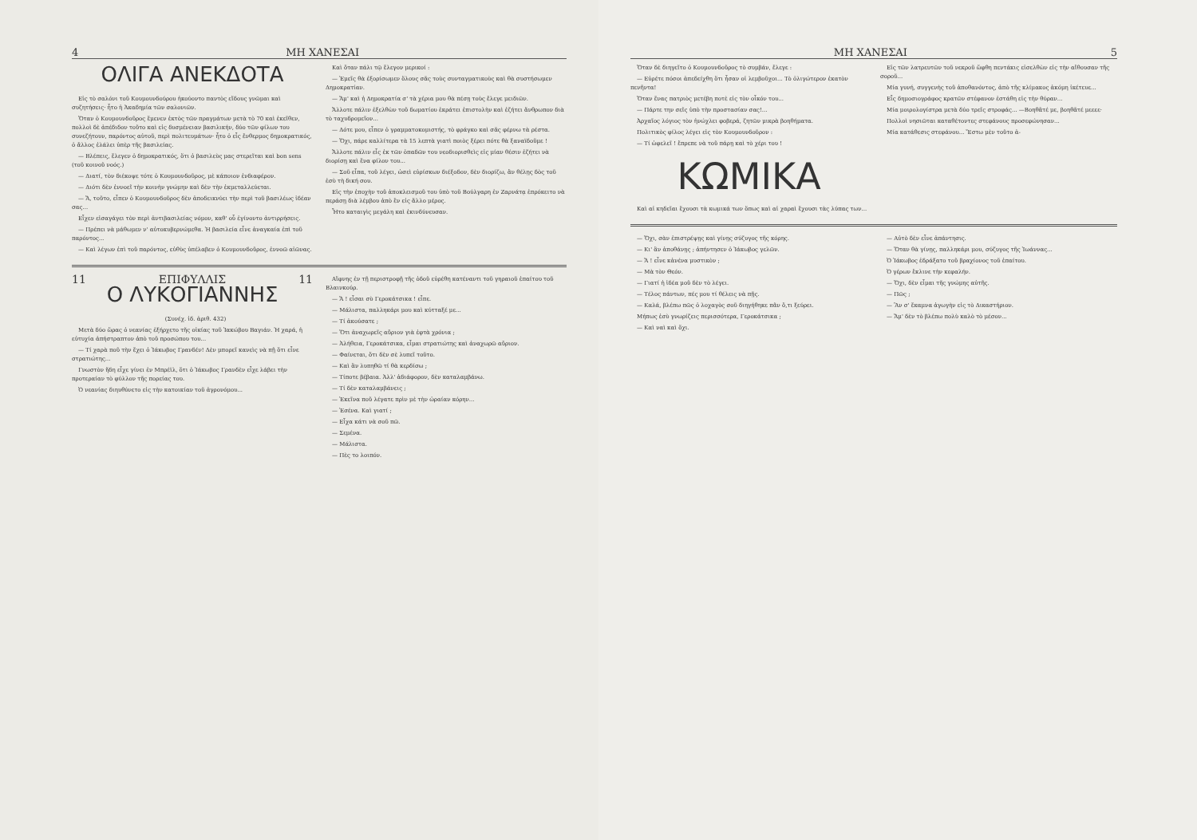4 ΜΗ ΧΑΝΕΣΑΙ
ΟΛΙΓΑ ΑΝΕΚΔΟΤΑ
Εἰς τὸ σαλόνι τοῦ Κουμουνδούρου ἠκούοντο παντὸς εἴδους γνῶμαι καὶ συζητήσεις· ἦτο ἡ Ἀκαδημία τῶν σαλονιῶν.
Ὅταν ὁ Κουμουνδοῦρος ἔμενεν ἐκτὸς τῶν πραγμάτων μετὰ τὸ 70 καὶ ἐκεῖθεν, πολλοὶ δὲ ἀπέδιδον τοῦτο καὶ εἰς δυσμένειαν βασιλικήν, δύο τῶν φίλων του συνεζήτουν, παρόντος αὐτοῦ, περὶ πολιτευμάτων· ἦτο ὁ εἷς ἔνθερμος δημοκρατικός, ὁ ἄλλος ἐλάλει ὑπὲρ τῆς βασιλείας.
— Βλέπεις, ἔλεγεν ὁ δημοκρατικός, ὅτι ὁ βασιλεὺς μας στερεῖται καὶ bon sens (τοῦ κοινοῦ νοός.)
— Διατί, τὸν διέκοψε τότε ὁ Κουμουνδοῦρος, μὲ κάποιον ἐνδιαφέρον.
— Διότι δὲν ἐννοεῖ τὴν κοινὴν γνώμην καὶ δὲν τὴν ἐκμεταλλεύεται.
— Ἄ, τοῦτο, εἶπεν ὁ Κουμουνδοῦρος δὲν ἀποδεικνύει τὴν περὶ τοῦ βασιλέως ἰδέαν σας...
Εἶχεν εἰσαγάγει τὸν περὶ ἀντιβασιλείας νόμον, καθ' οὗ ἐγίνοντο ἀντιρρήσεις.
— Πρέπει νὰ μάθωμεν ν' αὐτοκυβερνώμεθα. Ἡ βασιλεία εἶνε ἀναγκαία ἐπὶ τοῦ παρόντος...
— Καὶ λέγων ἐπὶ τοῦ παρόντος, εὐθὺς ὑπέλαβεν ὁ Κουμουνδοῦρος, ἐννοῶ αἰῶνας.
Καὶ ὅταν πάλι τῷ ἔλεγον μερικοί :
— Ἐμεῖς θὰ ἐξορίσωμεν ὅλους σᾶς τοὺς συνταγματικοὺς καὶ θὰ συστήσωμεν Δημοκρατίαν.
— Ἄμ' καὶ ἡ Δημοκρατία σ' τὰ χέρια μου θὰ πέσῃ τοὺς ἔλεγε μειδιῶν.
Ἄλλοτε πάλιν ἐξελθὼν τοῦ δωματίου ἐκράτει ἐπιστολὴν καὶ ἐζήτει ἄνθρωπον διὰ τὸ ταχυδρομεῖον...
— Δότε μου, εἶπεν ὁ γραμματοκομιστής, τὸ φράγκο καὶ σᾶς φέρνω τὰ ρέστα.
— Ὄχι, πάρε καλλίτερα τὰ 15 λεπτὰ γιατὶ ποιὸς ξέρει πότε θὰ ξαναϊδοῦμε !
Ἄλλοτε πάλιν εἷς ἐκ τῶν ὀπαδῶν του νεοδιορισθεὶς εἰς μίαν θέσιν ἐζήτει νὰ διορίσῃ καὶ ἕνα φίλον του...
— Σοῦ εἶπα, τοῦ λέγει, ὡσεὶ εὑρίσκων διέξοδον, δὲν διορίζω, ἂν θέλῃς δὸς τοῦ ἐσὺ τὴ δική σου.
Εἰς τὴν ἐποχὴν τοῦ ἀποκλεισμοῦ του ὑπὸ τοῦ Βούλγαρη ἐν Ζαρνάτᾳ ἐπρόκειτο νὰ περάσῃ διὰ λέμβου ἀπὸ ἓν εἰς ἄλλο μέρος.
Ἦτο καταιγὶς μεγάλη καὶ ἐκινδύνευσαν.
11 ΕΠΙΦΥΛΛΙΣ 11
Ο ΛΥΚΟΓΙΑΝΝΗΣ
(Συνέχ. ἰδ. ἀριθ. 432)
Μετὰ δύο ὥρας ὁ νεανίας ἐξήρχετο τῆς οἰκίας τοῦ Ἰακώβου Βαγιάν. Ἡ χαρά, ἡ εὐτυχία ἀπήστραπτον ἀπὸ τοῦ προσώπου του...
— Τί χαρὰ ποῦ τὴν ἔχει ὁ Ἰάκωβος Γρανδέν! Δὲν μπορεῖ κανεὶς νὰ πῇ ὅτι εἶνε στρατιώτης...
Γνωστὸν ἤδη εἶχε γίνει ἐν Μπρέϊλ, ὅτι ὁ Ἰάκωβος Γρανδὲν εἶχε λάβει τὴν προτεραίαν τὸ φύλλον τῆς πορείας του.
Ὁ νεανίας διηυθύνετο εἰς τὴν κατοικίαν τοῦ ἀγρονόμου...
Αἴφνης ἐν τῇ περιστροφῇ τῆς ὁδοῦ εὑρέθη κατέναντι τοῦ γηραιοῦ ἐπαίτου τοῦ Βλαινκούρ.
— Ἄ ! εἶσαι σὺ Γεροκάτσικα ! εἶπε.
— Μάλιστα, παλληκάρι μου καὶ κύτταξέ με...
— Τί ἀκούσατε ;
— Ὅτι ἀναχωρεῖς αὔριον γιὰ ἑφτὰ χρόνια ;
— Ἀλήθεια, Γεροκάτσικα, εἶμαι στρατιώτης καὶ ἀναχωρῶ αὔριον.
— Φαίνεται, ὅτι δὲν σὲ λυπεῖ τοῦτο.
— Καὶ ἂν λυπηθῶ τί θὰ κερδίσω ;
— Τίποτε βέβαια. Ἀλλ' ἀδιάφορον, δὲν καταλαμβάνω.
— Τί δὲν καταλαμβάνεις ;
— Ἐκεῖνα ποῦ λέγατε πρὶν μὲ τὴν ὡραίαν κόρην...
— Ἐσένα. Καὶ γιατί ;
— Εἶχα κάτι νὰ σοῦ πῶ.
— Σεμένα.
— Μάλιστα.
— Πὲς το λοιπόν.
ΜΗ ΧΑΝΕΣΑΙ 5
Ὅταν δὲ διηγεῖτο ὁ Κουμουνδοῦρος τὸ συμβάν, ἔλεγε :
— Εὑρέτε πόσοι ἀπεδείχθη ὅτι ἦσαν οἱ λεμβοῦχοι... Τὸ ὀλιγώτερον ἑκατὸν πενῆντα!
Ὅταν ἕνας πατριὸς μετέβη ποτὲ εἰς τὸν οἶκόν του...
— Πάρτε την σεῖς ὑπὸ τὴν προστασίαν σας!...
Ἀρχαῖος λόγιος τὸν ἠνώχλει φοβερά, ζητῶν μικρὰ βοηθήματα.
Πολιτικὸς φίλος λέγει εἰς τὸν Κουμουνδοῦρον :
— Τί ὠφελεῖ ! ἔπρεπε νὰ τοῦ πάρῃ καὶ τὸ χέρι του !
ΚΩΜΙΚΑ
Καὶ αἱ κηδεῖαι ἔχουσι τὰ κωμικά των ὅπως καὶ αἱ χαραὶ ἔχουσι τὰς λύπας των...
Εἰς τῶν λατρευτῶν τοῦ νεκροῦ ὤφθη πεντάκις εἰσελθὼν εἰς τὴν αἴθουσαν τῆς σοροῦ...
Μία γυνή, συγγενὴς τοῦ ἀποθανόντος, ἀπὸ τῆς κλίμακος ἀκόμη ἱκέτευε...
Εἷς δημοσιογράφος κρατῶν στέφανον ἐστάθη εἰς τὴν θύραν...
Μία μοιρολογίστρα μετὰ δύο τρεῖς στροφάς... —Βοηθᾶτέ με, βοηθᾶτέ μεεεε·
Πολλοὶ νησιῶται καταθέτοντες στεφάνους προσεφώνησαν...
Μία κατάθεσις στεφάνου... Ἔστω μὲν τοῦτο ἀ-
— Ὄχι, σὰν ἐπιστρέψῃς καὶ γίνῃς σύζυγος τῆς κόρης.
— Κι' ἂν ἀποθάνῃς ; ἀπήντησεν ὁ Ἰάκωβος γελῶν.
— Ἄ ! εἶνε κἀνένα μυστικὸν ;
— Μὰ τὸν Θεόν.
— Γιατί ἡ ἰδέα μοῦ δὲν τὸ λέγει.
— Τέλος πάντων, πές μου τί θέλεις νὰ πῇς.
— Καλά, βλέπω πῶς ὁ λοχαγὸς σοῦ διηγήθηκε πᾶν ὅ,τι ξεύρει.
Μήπως ἐσὺ γνωρίζεις περισσότερα, Γεροκάτσικα ;
— Καὶ ναὶ καὶ ὄχι.
— Αὐτὸ δὲν εἶνε ἀπάντησις.
— Ὅταν θὰ γίνῃς, παλληκάρι μου, σύζυγος τῆς Ἰωάννας...
Ὁ Ἰάκωβος ἐδράξατο τοῦ βραχίονος τοῦ ἐπαίτου.
Ὁ γέρων ἔκλινε τὴν κεφαλήν.
— Ὄχι, δὲν εἶμαι τῆς γνώμης αὐτῆς.
— Πῶς ;
— Ἂν σ' ἔκαμνα ἀγωγὴν εἰς τὸ Δικαστήριον.
— Ἄμ' δὲν τὸ βλέπω πολὺ καλὸ τὸ μέσον...